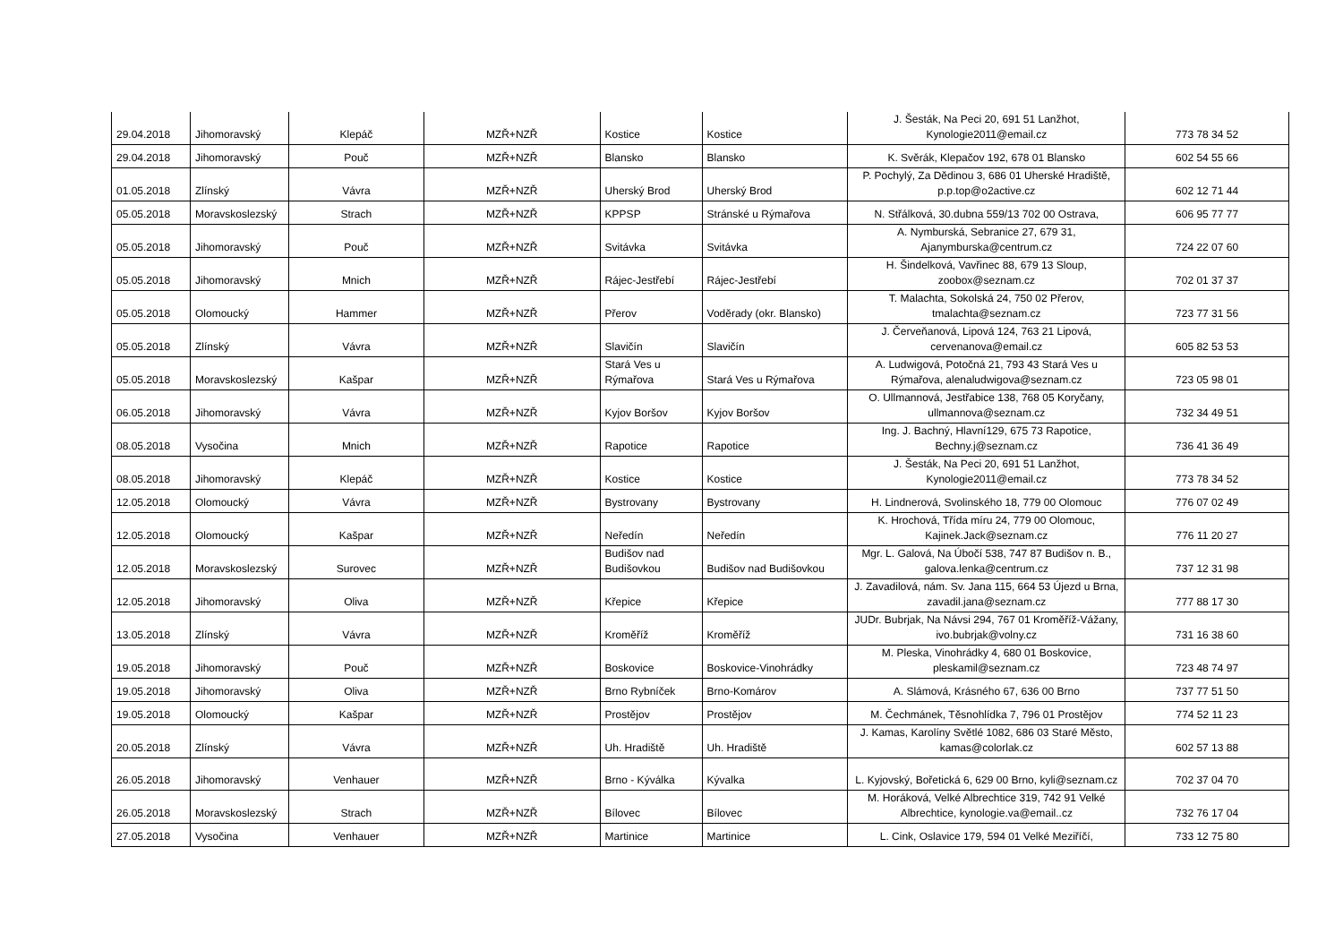| 29.04.2018 | Jihomoravský | Klepáč | MZŘ+NZŘ | Kostice | Kostice | J. Šesták, Na Peci 20, 691 51 Lanžhot, Kynologie2011@email.cz | 773 78 34 52 |
| 29.04.2018 | Jihomoravský | Pouč | MZŘ+NZŘ | Blansko | Blansko | K. Svěrák, Klepačov 192, 678 01 Blansko | 602 54 55 66 |
| 01.05.2018 | Zlínský | Vávra | MZŘ+NZŘ | Uherský Brod | Uherský Brod | P. Pochylý, Za Dědinou 3, 686 01 Uherské Hradiště, p.p.top@o2active.cz | 602 12 71 44 |
| 05.05.2018 | Moravskoslezský | Strach | MZŘ+NZŘ | KPPSP | Stránské u Rýmařova | N. Střálková, 30.dubna 559/13 702 00 Ostrava, | 606 95 77 77 |
| 05.05.2018 | Jihomoravský | Pouč | MZŘ+NZŘ | Svitávka | Svitávka | A. Nymburská, Sebranice 27, 679 31, Ajanymburska@centrum.cz | 724 22 07 60 |
| 05.05.2018 | Jihomoravský | Mnich | MZŘ+NZŘ | Rájec-Jestřebí | Rájec-Jestřebí | H. Šindelková, Vavřinec 88, 679 13 Sloup, zoobox@seznam.cz | 702 01 37 37 |
| 05.05.2018 | Olomoucký | Hammer | MZŘ+NZŘ | Přerov | Voděrady (okr. Blansko) | T. Malachta, Sokolská 24, 750 02 Přerov, tmalachta@seznam.cz | 723 77 31 56 |
| 05.05.2018 | Zlínský | Vávra | MZŘ+NZŘ | Slavičín | Slavičín | J. Červeňanová, Lipová 124, 763 21 Lipová, cervenanova@email.cz | 605 82 53 53 |
| 05.05.2018 | Moravskoslezský | Kašpar | MZŘ+NZŘ | Stará Ves u Rýmařova | Stará Ves u Rýmařova | A. Ludwigová, Potočná 21, 793 43 Stará Ves u Rýmařova, alenaludwigova@seznam.cz | 723 05 98 01 |
| 06.05.2018 | Jihomoravský | Vávra | MZŘ+NZŘ | Kyjov Boršov | Kyjov Boršov | O. Ullmannová, Jestřabice 138, 768 05 Koryčany, ullmannova@seznam.cz | 732 34 49 51 |
| 08.05.2018 | Vysočina | Mnich | MZŘ+NZŘ | Rapotice | Rapotice | Ing. J. Bachný, Hlavní129, 675 73 Rapotice, Bechny.j@seznam.cz | 736 41 36 49 |
| 08.05.2018 | Jihomoravský | Klepáč | MZŘ+NZŘ | Kostice | Kostice | J. Šesták, Na Peci 20, 691 51 Lanžhot, Kynologie2011@email.cz | 773 78 34 52 |
| 12.05.2018 | Olomoucký | Vávra | MZŘ+NZŘ | Bystrovany | Bystrovany | H. Lindnerová, Svolinského 18, 779 00 Olomouc | 776 07 02 49 |
| 12.05.2018 | Olomoucký | Kašpar | MZŘ+NZŘ | Neředín | Neředín | K. Hrochová, Třída míru 24, 779 00 Olomouc, Kajinek.Jack@seznam.cz | 776 11 20 27 |
| 12.05.2018 | Moravskoslezský | Surovec | MZŘ+NZŘ | Budišov nad Budišovkou | Budišov nad Budišovkou | Mgr. L. Galová, Na Úbočí 538, 747 87 Budišov n. B., galova.lenka@centrum.cz | 737 12 31 98 |
| 12.05.2018 | Jihomoravský | Oliva | MZŘ+NZŘ | Křepice | Křepice | J. Zavadilová, nám. Sv. Jana 115, 664 53 Újezd u Brna, zavadil.jana@seznam.cz | 777 88 17 30 |
| 13.05.2018 | Zlínský | Vávra | MZŘ+NZŘ | Kroměříž | Kroměříž | JUDr. Bubrjak, Na Návsi 294, 767 01 Kroměříž-Vážany, ivo.bubrjak@volny.cz | 731 16 38 60 |
| 19.05.2018 | Jihomoravský | Pouč | MZŘ+NZŘ | Boskovice | Boskovice-Vinohrádky | M. Pleska, Vinohrádky 4, 680 01 Boskovice, pleskamil@seznam.cz | 723 48 74 97 |
| 19.05.2018 | Jihomoravský | Oliva | MZŘ+NZŘ | Brno Rybníček | Brno-Komárov | A. Slámová, Krásného 67, 636 00 Brno | 737 77 51 50 |
| 19.05.2018 | Olomoucký | Kašpar | MZŘ+NZŘ | Prostějov | Prostějov | M. Čechmánek, Těsnohlídka 7, 796 01 Prostějov | 774 52 11 23 |
| 20.05.2018 | Zlínský | Vávra | MZŘ+NZŘ | Uh. Hradiště | Uh. Hradiště | J. Kamas, Karolíny Světlé 1082, 686 03 Staré Město, kamas@colorlak.cz | 602 57 13 88 |
| 26.05.2018 | Jihomoravský | Venhauer | MZŘ+NZŘ | Brno - Kýválka | Kývalka | L. Kyjovský, Bořetická 6, 629 00 Brno, kyli@seznam.cz | 702 37 04 70 |
| 26.05.2018 | Moravskoslezský | Strach | MZŘ+NZŘ | Bílovec | Bílovec | M. Horáková, Velké Albrechtice 319, 742 91 Velké Albrechtice, kynologie.va@email..cz | 732 76 17 04 |
| 27.05.2018 | Vysočina | Venhauer | MZŘ+NZŘ | Martinice | Martinice | L. Cink, Oslavice 179, 594 01 Velké Meziříčí, | 733 12 75 80 |